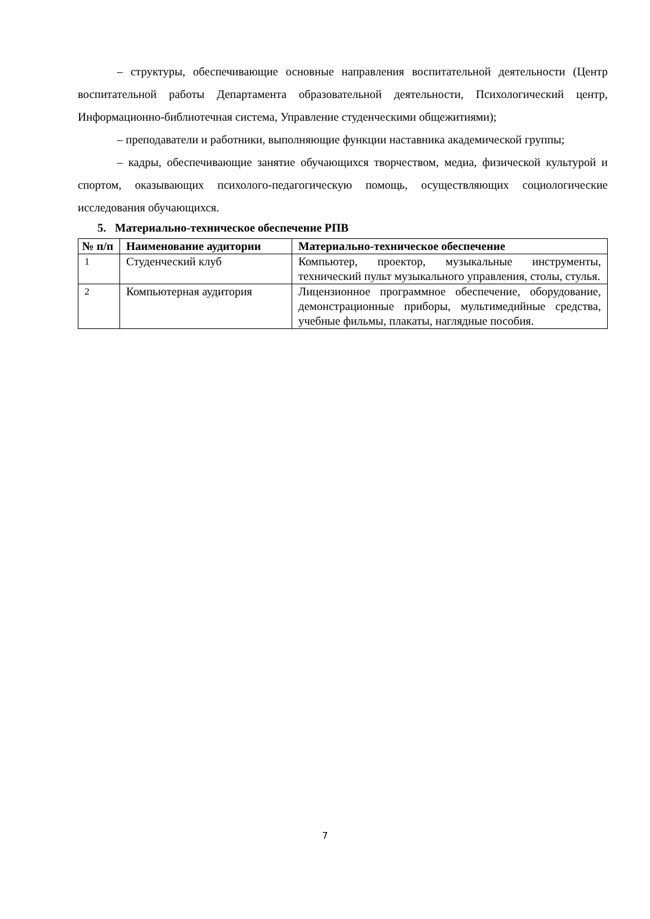– структуры, обеспечивающие основные направления воспитательной деятельности (Центр воспитательной работы Департамента образовательной деятельности, Психологический центр, Информационно-библиотечная система, Управление студенческими общежитиями);
– преподаватели и работники, выполняющие функции наставника академической группы;
– кадры, обеспечивающие занятие обучающихся творчеством, медиа, физической культурой и спортом, оказывающих психолого-педагогическую помощь, осуществляющих социологические исследования обучающихся.
5. Материально-техническое обеспечение РПВ
| № п/п | Наименование аудитории | Материально-техническое обеспечение |
| --- | --- | --- |
| 1 | Студенческий клуб | Компьютер, проектор, музыкальные инструменты, технический пульт музыкального управления, столы, стулья. |
| 2 | Компьютерная аудитория | Лицензионное программное обеспечение, оборудование, демонстрационные приборы, мультимедийные средства, учебные фильмы, плакаты, наглядные пособия. |
7